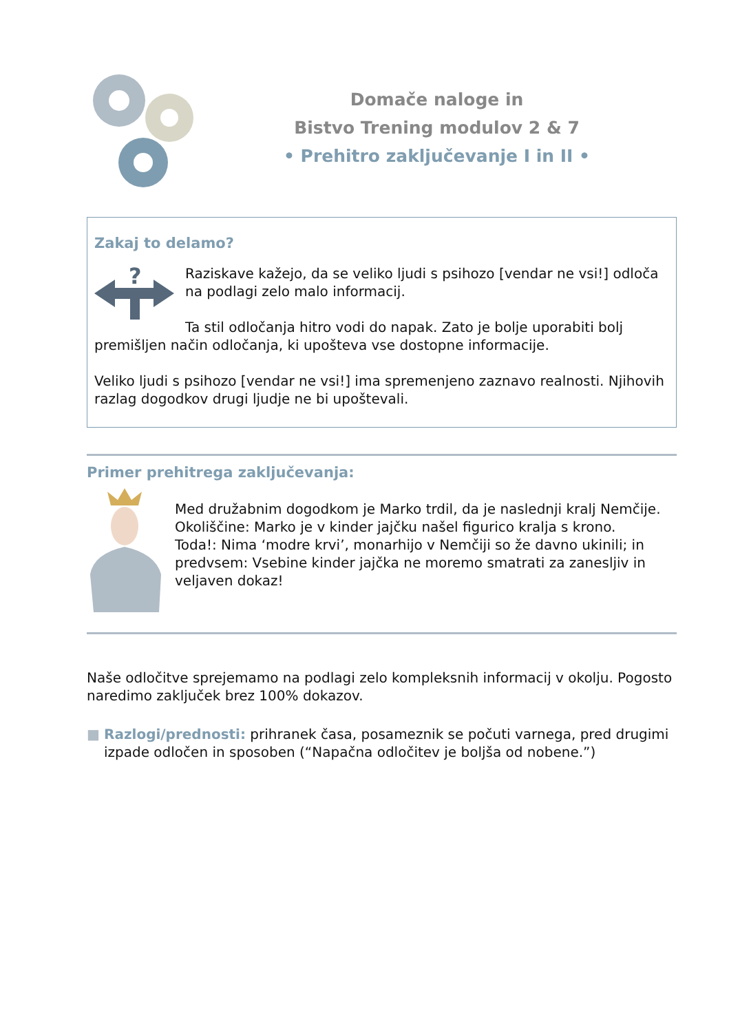Domače naloge in
Bistvo Trening modulov 2 & 7
• Prehitro zaključevanje I in II •
Zakaj to delamo?
?
Raziskave kažejo, da se veliko ljudi s psihozo [vendar ne vsi!] odloča na podlagi zelo malo informacij.
Ta stil odločanja hitro vodi do napak. Zato je bolje uporabiti bolj premišljen način odločanja, ki upošteva vse dostopne informacije.
Veliko ljudi s psihozo [vendar ne vsi!] ima spremenjeno zaznavo realnosti. Njihovih razlag dogodkov drugi ljudje ne bi upoštevali.
Primer prehitrega zaključevanja:
Med družabnim dogodkom je Marko trdil, da je naslednji kralj Nemčije.
Okoliščine: Marko je v kinder jajčku našel figurico kralja s krono.
Toda!: Nima ‘modre krvi’, monarhijo v Nemčiji so že davno ukinili; in predvsem: Vsebine kinder jajčka ne moremo smatrati za zanesljiv in veljaven dokaz!
Naše odločitve sprejemamo na podlagi zelo kompleksnih informacij v okolju. Pogosto naredimo zaključek brez 100% dokazov.
■ Razlogi/prednosti: prihranek časa, posameznik se počuti varnega, pred drugimi izpade odločen in sposoben (“Napačna odločitev je boljša od nobene.”)